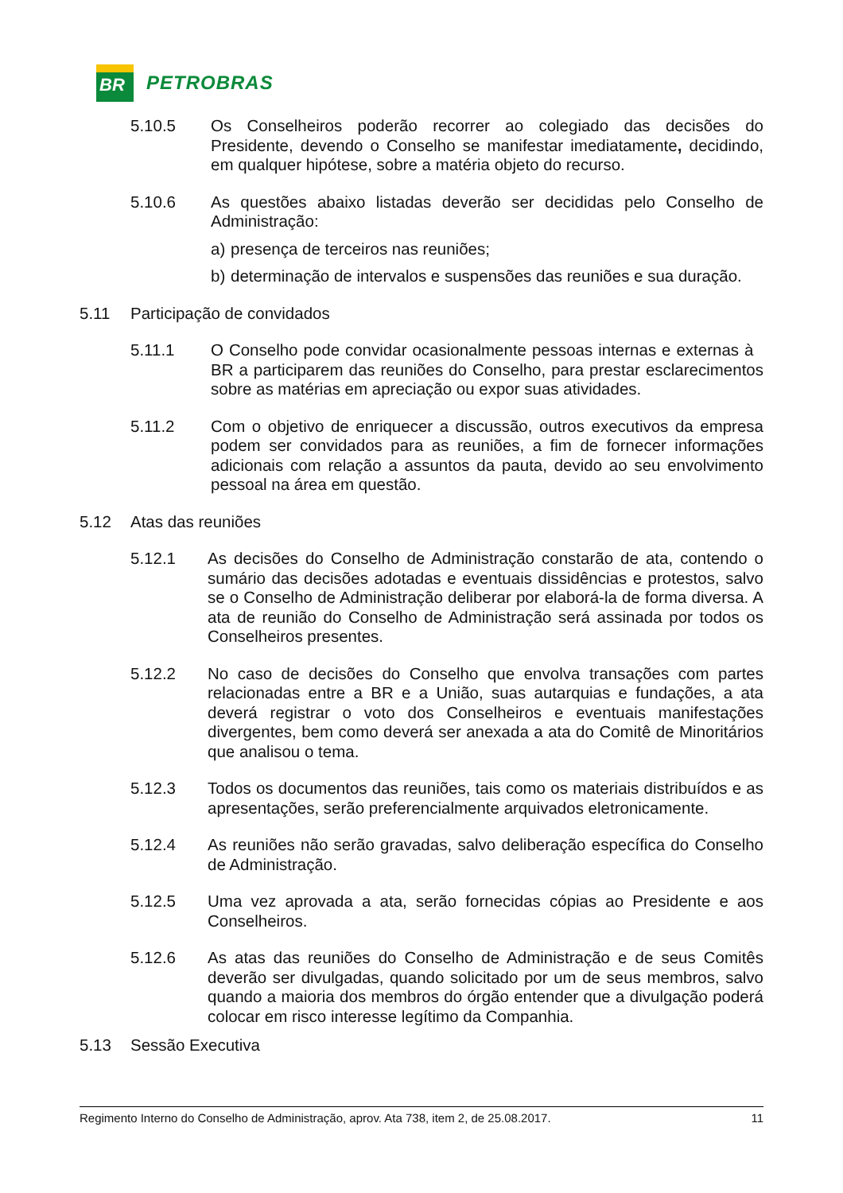BR
PETROBRAS
5.10.5 Os Conselheiros poderão recorrer ao colegiado das decisões do Presidente, devendo o Conselho se manifestar imediatamente, decidindo, em qualquer hipótese, sobre a matéria objeto do recurso.
5.10.6 As questões abaixo listadas deverão ser decididas pelo Conselho de Administração:
a) presença de terceiros nas reuniões;
b) determinação de intervalos e suspensões das reuniões e sua duração.
5.11 Participação de convidados
5.11.1 O Conselho pode convidar ocasionalmente pessoas internas e externas à BR a participarem das reuniões do Conselho, para prestar esclarecimentos sobre as matérias em apreciação ou expor suas atividades.
5.11.2 Com o objetivo de enriquecer a discussão, outros executivos da empresa podem ser convidados para as reuniões, a fim de fornecer informações adicionais com relação a assuntos da pauta, devido ao seu envolvimento pessoal na área em questão.
5.12 Atas das reuniões
5.12.1 As decisões do Conselho de Administração constarão de ata, contendo o sumário das decisões adotadas e eventuais dissidências e protestos, salvo se o Conselho de Administração deliberar por elaborá-la de forma diversa. A ata de reunião do Conselho de Administração será assinada por todos os Conselheiros presentes.
5.12.2 No caso de decisões do Conselho que envolva transações com partes relacionadas entre a BR e a União, suas autarquias e fundações, a ata deverá registrar o voto dos Conselheiros e eventuais manifestações divergentes, bem como deverá ser anexada a ata do Comitê de Minoritários que analisou o tema.
5.12.3 Todos os documentos das reuniões, tais como os materiais distribuídos e as apresentações, serão preferencialmente arquivados eletronicamente.
5.12.4 As reuniões não serão gravadas, salvo deliberação específica do Conselho de Administração.
5.12.5 Uma vez aprovada a ata, serão fornecidas cópias ao Presidente e aos Conselheiros.
5.12.6 As atas das reuniões do Conselho de Administração e de seus Comitês deverão ser divulgadas, quando solicitado por um de seus membros, salvo quando a maioria dos membros do órgão entender que a divulgação poderá colocar em risco interesse legítimo da Companhia.
5.13 Sessão Executiva
Regimento Interno do Conselho de Administração, aprov. Ata 738, item 2, de 25.08.2017. 11